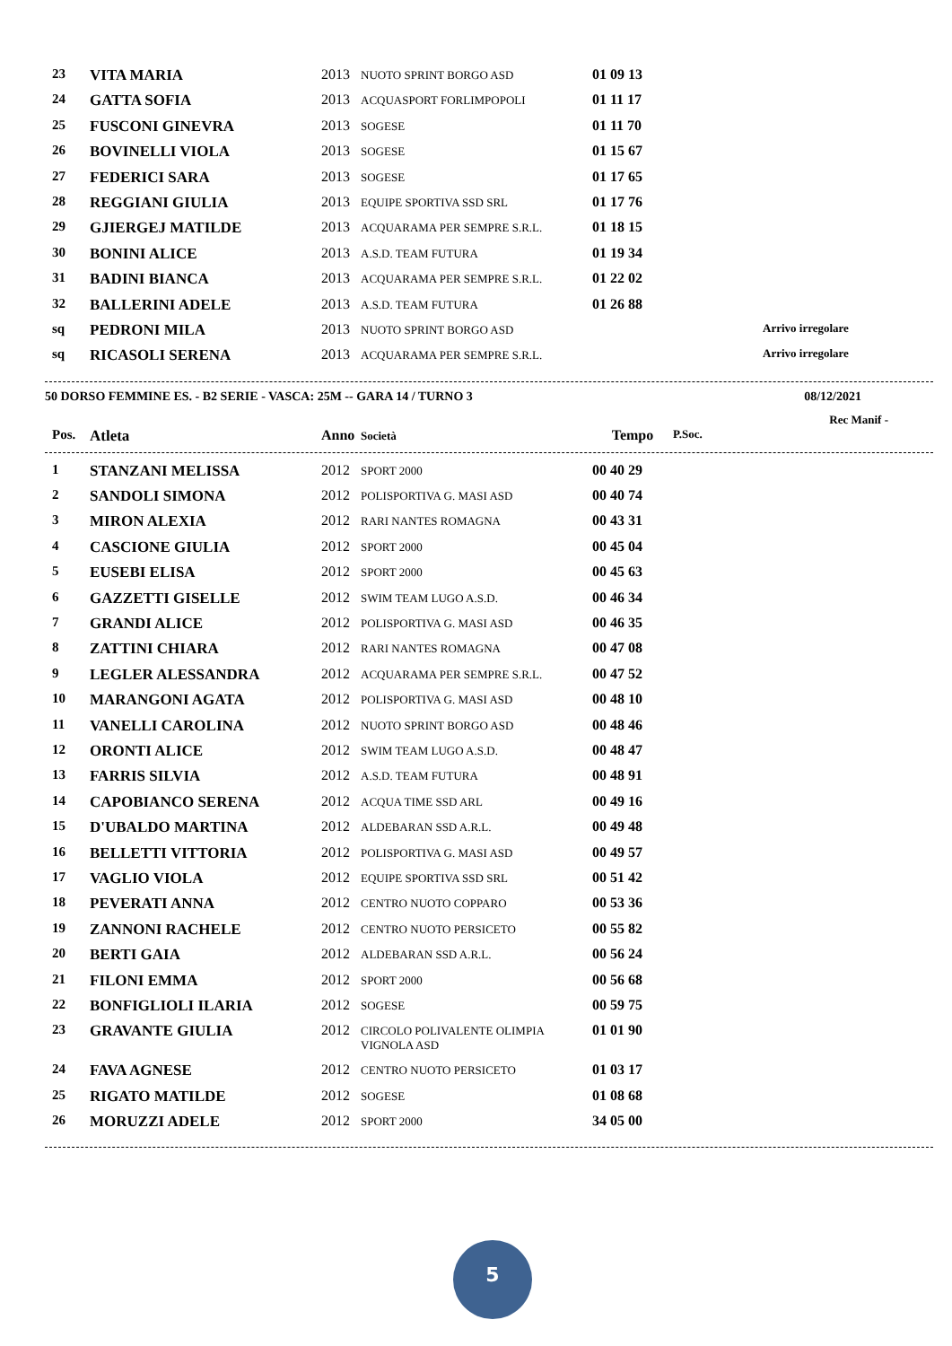| 23 | VITA MARIA | 2013 | NUOTO SPRINT BORGO ASD | 01 09 13 | |
| 24 | GATTA SOFIA | 2013 | ACQUASPORT FORLIMPOPOLI | 01 11 17 | |
| 25 | FUSCONI GINEVRA | 2013 | SOGESE | 01 11 70 | |
| 26 | BOVINELLI VIOLA | 2013 | SOGESE | 01 15 67 | |
| 27 | FEDERICI SARA | 2013 | SOGESE | 01 17 65 | |
| 28 | REGGIANI GIULIA | 2013 | EQUIPE SPORTIVA SSD SRL | 01 17 76 | |
| 29 | GJIERGEJ MATILDE | 2013 | ACQUARAMA PER SEMPRE S.R.L. | 01 18 15 | |
| 30 | BONINI ALICE | 2013 | A.S.D. TEAM FUTURA | 01 19 34 | |
| 31 | BADINI BIANCA | 2013 | ACQUARAMA PER SEMPRE S.R.L. | 01 22 02 | |
| 32 | BALLERINI ADELE | 2013 | A.S.D. TEAM FUTURA | 01 26 88 | |
| sq | PEDRONI MILA | 2013 | NUOTO SPRINT BORGO ASD | | Arrivo irregolare |
| sq | RICASOLI SERENA | 2013 | ACQUARAMA PER SEMPRE S.R.L. | | Arrivo irregolare |
50 DORSO FEMMINE ES. - B2 SERIE - VASCA: 25M -- GARA 14 / TURNO 3 08/12/2021
Rec Manif -
| Pos. | Atleta | Anno | Società | Tempo | P.Soc. |
| --- | --- | --- | --- | --- | --- |
| 1 | STANZANI MELISSA | 2012 | SPORT 2000 | 00 40 29 | |
| 2 | SANDOLI SIMONA | 2012 | POLISPORTIVA G. MASI ASD | 00 40 74 | |
| 3 | MIRON ALEXIA | 2012 | RARI NANTES ROMAGNA | 00 43 31 | |
| 4 | CASCIONE GIULIA | 2012 | SPORT 2000 | 00 45 04 | |
| 5 | EUSEBI ELISA | 2012 | SPORT 2000 | 00 45 63 | |
| 6 | GAZZETTI GISELLE | 2012 | SWIM TEAM LUGO A.S.D. | 00 46 34 | |
| 7 | GRANDI ALICE | 2012 | POLISPORTIVA G. MASI ASD | 00 46 35 | |
| 8 | ZATTINI CHIARA | 2012 | RARI NANTES ROMAGNA | 00 47 08 | |
| 9 | LEGLER ALESSANDRA | 2012 | ACQUARAMA PER SEMPRE S.R.L. | 00 47 52 | |
| 10 | MARANGONI AGATA | 2012 | POLISPORTIVA G. MASI ASD | 00 48 10 | |
| 11 | VANELLI CAROLINA | 2012 | NUOTO SPRINT BORGO ASD | 00 48 46 | |
| 12 | ORONTI ALICE | 2012 | SWIM TEAM LUGO A.S.D. | 00 48 47 | |
| 13 | FARRIS SILVIA | 2012 | A.S.D. TEAM FUTURA | 00 48 91 | |
| 14 | CAPOBIANCO SERENA | 2012 | ACQUA TIME SSD ARL | 00 49 16 | |
| 15 | D'UBALDO MARTINA | 2012 | ALDEBARAN SSD A.R.L. | 00 49 48 | |
| 16 | BELLETTI VITTORIA | 2012 | POLISPORTIVA G. MASI ASD | 00 49 57 | |
| 17 | VAGLIO VIOLA | 2012 | EQUIPE SPORTIVA SSD SRL | 00 51 42 | |
| 18 | PEVERATI ANNA | 2012 | CENTRO NUOTO COPPARO | 00 53 36 | |
| 19 | ZANNONI RACHELE | 2012 | CENTRO NUOTO PERSICETO | 00 55 82 | |
| 20 | BERTI GAIA | 2012 | ALDEBARAN SSD A.R.L. | 00 56 24 | |
| 21 | FILONI EMMA | 2012 | SPORT 2000 | 00 56 68 | |
| 22 | BONFIGLIOLI ILARIA | 2012 | SOGESE | 00 59 75 | |
| 23 | GRAVANTE GIULIA | 2012 | CIRCOLO POLIVALENTE OLIMPIA VIGNOLA ASD | 01 01 90 | |
| 24 | FAVA AGNESE | 2012 | CENTRO NUOTO PERSICETO | 01 03 17 | |
| 25 | RIGATO MATILDE | 2012 | SOGESE | 01 08 68 | |
| 26 | MORUZZI ADELE | 2012 | SPORT 2000 | 34 05 00 | |
5